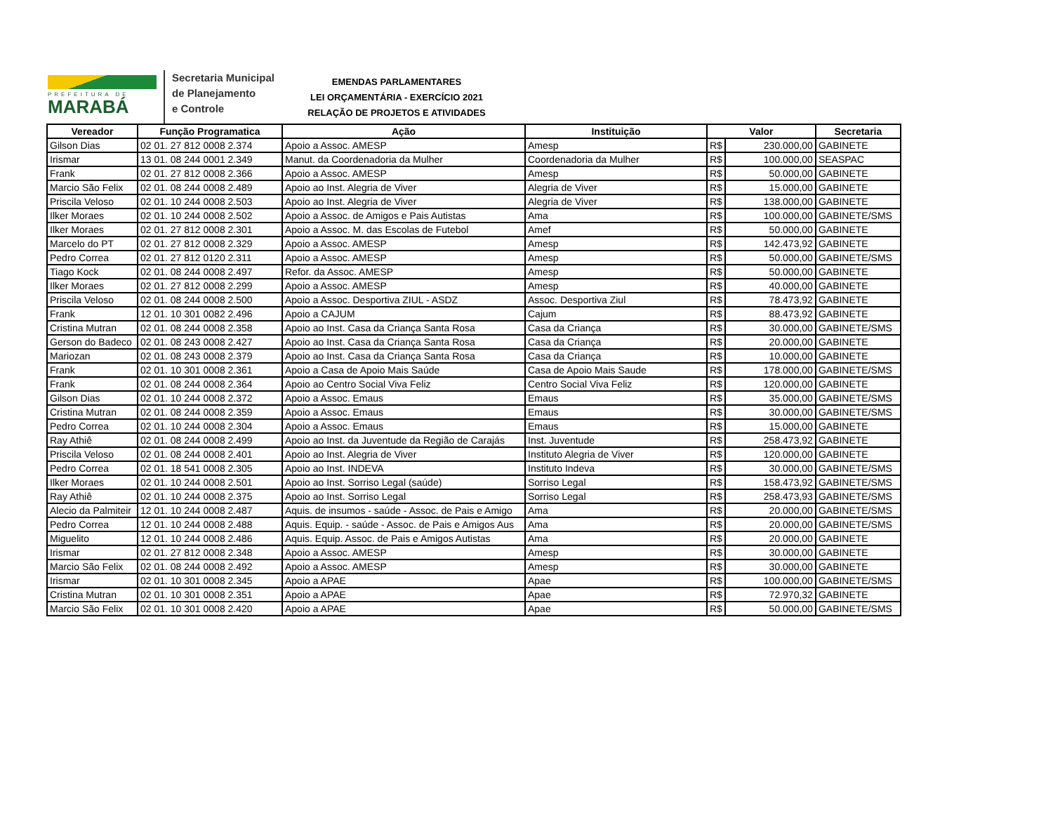PREFEITURA DE
MARABÁ
Secretaria Municipal
de Planejamento
e Controle
EMENDAS PARLAMENTARES
LEI ORÇAMENTÁRIA - EXERCÍCIO 2021
RELAÇÃO DE PROJETOS E ATIVIDADES
| Vereador | Função Programatica | Ação | Instituição | Valor | | Secretaria |
| --- | --- | --- | --- | --- | --- | --- |
| Gilson Dias | 02 01. 27 812 0008 2.374 | Apoio a Assoc. AMESP | Amesp | R$ | 230.000,00 | GABINETE |
| Irismar | 13 01. 08 244 0001 2.349 | Manut. da Coordenadoria da Mulher | Coordenadoria da Mulher | R$ | 100.000,00 | SEASPAC |
| Frank | 02 01. 27 812 0008 2.366 | Apoio a Assoc. AMESP | Amesp | R$ | 50.000,00 | GABINETE |
| Marcio São Felix | 02 01. 08 244 0008 2.489 | Apoio ao Inst. Alegria de Viver | Alegria de Viver | R$ | 15.000,00 | GABINETE |
| Priscila Veloso | 02 01. 10 244 0008 2.503 | Apoio ao Inst. Alegria de Viver | Alegria de Viver | R$ | 138.000,00 | GABINETE |
| Ilker Moraes | 02 01. 10 244 0008 2.502 | Apoio a Assoc. de Amigos e Pais Autistas | Ama | R$ | 100.000,00 | GABINETE/SMS |
| Ilker Moraes | 02 01. 27 812 0008 2.301 | Apoio a Assoc. M. das Escolas de Futebol | Amef | R$ | 50.000,00 | GABINETE |
| Marcelo do PT | 02 01. 27 812 0008 2.329 | Apoio a Assoc. AMESP | Amesp | R$ | 142.473,92 | GABINETE |
| Pedro Correa | 02 01. 27 812 0120 2.311 | Apoio a Assoc. AMESP | Amesp | R$ | 50.000,00 | GABINETE/SMS |
| Tiago Kock | 02 01. 08 244 0008 2.497 | Refor. da Assoc. AMESP | Amesp | R$ | 50.000,00 | GABINETE |
| Ilker Moraes | 02 01. 27 812 0008 2.299 | Apoio a Assoc. AMESP | Amesp | R$ | 40.000,00 | GABINETE |
| Priscila Veloso | 02 01. 08 244 0008 2.500 | Apoio a Assoc. Desportiva ZIUL - ASDZ | Assoc. Desportiva Ziul | R$ | 78.473,92 | GABINETE |
| Frank | 12 01. 10 301 0082 2.496 | Apoio a CAJUM | Cajum | R$ | 88.473,92 | GABINETE |
| Cristina Mutran | 02 01. 08 244 0008 2.358 | Apoio ao Inst. Casa da Criança Santa Rosa | Casa da Criança | R$ | 30.000,00 | GABINETE/SMS |
| Gerson do Badeco | 02 01. 08 243 0008 2.427 | Apoio ao Inst. Casa da Criança Santa Rosa | Casa da Criança | R$ | 20.000,00 | GABINETE |
| Mariozan | 02 01. 08 243 0008 2.379 | Apoio ao Inst. Casa da Criança Santa Rosa | Casa da Criança | R$ | 10.000,00 | GABINETE |
| Frank | 02 01. 10 301 0008 2.361 | Apoio a Casa de Apoio Mais Saúde | Casa de Apoio Mais Saude | R$ | 178.000,00 | GABINETE/SMS |
| Frank | 02 01. 08 244 0008 2.364 | Apoio ao Centro Social Viva Feliz | Centro Social Viva Feliz | R$ | 120.000,00 | GABINETE |
| Gilson Dias | 02 01. 10 244 0008 2.372 | Apoio a Assoc. Emaus | Emaus | R$ | 35.000,00 | GABINETE/SMS |
| Cristina Mutran | 02 01. 08 244 0008 2.359 | Apoio a Assoc. Emaus | Emaus | R$ | 30.000,00 | GABINETE/SMS |
| Pedro Correa | 02 01. 10 244 0008 2.304 | Apoio a Assoc. Emaus | Emaus | R$ | 15.000,00 | GABINETE |
| Ray Athiê | 02 01. 08 244 0008 2.499 | Apoio ao Inst. da Juventude da Região de Carajás | Inst. Juventude | R$ | 258.473,92 | GABINETE |
| Priscila Veloso | 02 01. 08 244 0008 2.401 | Apoio ao Inst. Alegria de Viver | Instituto Alegria de Viver | R$ | 120.000,00 | GABINETE |
| Pedro Correa | 02 01. 18 541 0008 2.305 | Apoio ao Inst. INDEVA | Instituto Indeva | R$ | 30.000,00 | GABINETE/SMS |
| Ilker Moraes | 02 01. 10 244 0008 2.501 | Apoio ao Inst. Sorriso Legal (saúde) | Sorriso Legal | R$ | 158.473,92 | GABINETE/SMS |
| Ray Athiê | 02 01. 10 244 0008 2.375 | Apoio ao Inst. Sorriso Legal | Sorriso Legal | R$ | 258.473,93 | GABINETE/SMS |
| Alecio da Palmiteir | 12 01. 10 244 0008 2.487 | Aquis. de insumos - saúde - Assoc. de Pais e Amigo | Ama | R$ | 20.000,00 | GABINETE/SMS |
| Pedro Correa | 12 01. 10 244 0008 2.488 | Aquis. Equip. - saúde - Assoc. de Pais e Amigos Aus | Ama | R$ | 20.000,00 | GABINETE/SMS |
| Miguelito | 12 01. 10 244 0008 2.486 | Aquis. Equip. Assoc. de Pais e Amigos Autistas | Ama | R$ | 20.000,00 | GABINETE |
| Irismar | 02 01. 27 812 0008 2.348 | Apoio a Assoc. AMESP | Amesp | R$ | 30.000,00 | GABINETE |
| Marcio São Felix | 02 01. 08 244 0008 2.492 | Apoio a Assoc. AMESP | Amesp | R$ | 30.000,00 | GABINETE |
| Irismar | 02 01. 10 301 0008 2.345 | Apoio a APAE | Apae | R$ | 100.000,00 | GABINETE/SMS |
| Cristina Mutran | 02 01. 10 301 0008 2.351 | Apoio a APAE | Apae | R$ | 72.970,32 | GABINETE |
| Marcio São Felix | 02 01. 10 301 0008 2.420 | Apoio a APAE | Apae | R$ | 50.000,00 | GABINETE/SMS |